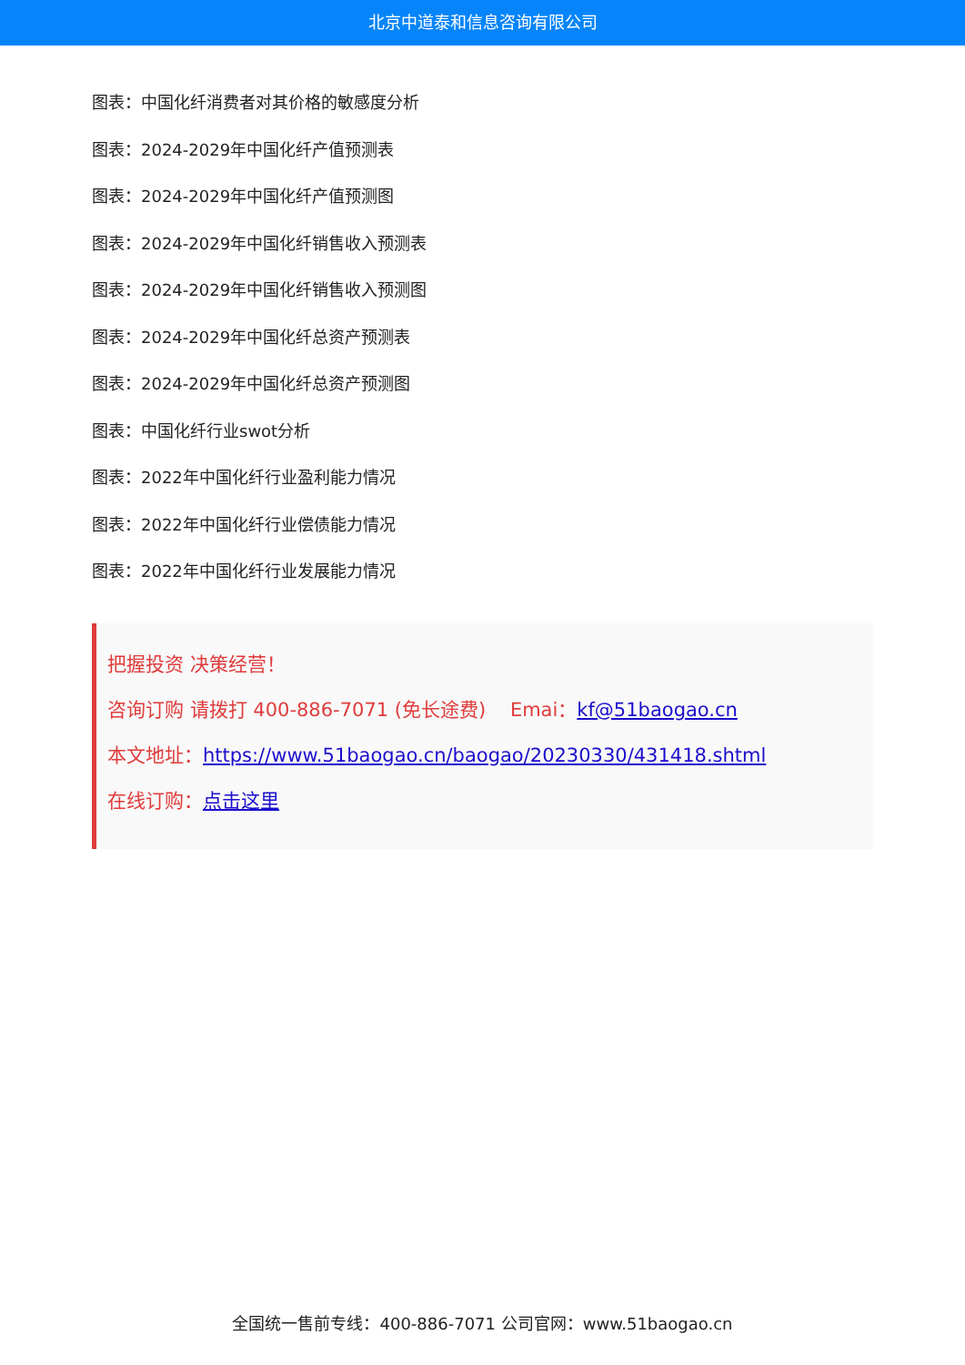北京中道泰和信息咨询有限公司
图表：中国化纤消费者对其价格的敏感度分析
图表：2024-2029年中国化纤产值预测表
图表：2024-2029年中国化纤产值预测图
图表：2024-2029年中国化纤销售收入预测表
图表：2024-2029年中国化纤销售收入预测图
图表：2024-2029年中国化纤总资产预测表
图表：2024-2029年中国化纤总资产预测图
图表：中国化纤行业swot分析
图表：2022年中国化纤行业盈利能力情况
图表：2022年中国化纤行业偿债能力情况
图表：2022年中国化纤行业发展能力情况
把握投资 决策经营！
咨询订购 请拨打 400-886-7071 (免长途费) Emai：kf@51baogao.cn
本文地址：https://www.51baogao.cn/baogao/20230330/431418.shtml
在线订购：点击这里
全国统一售前专线：400-886-7071 公司官网：www.51baogao.cn